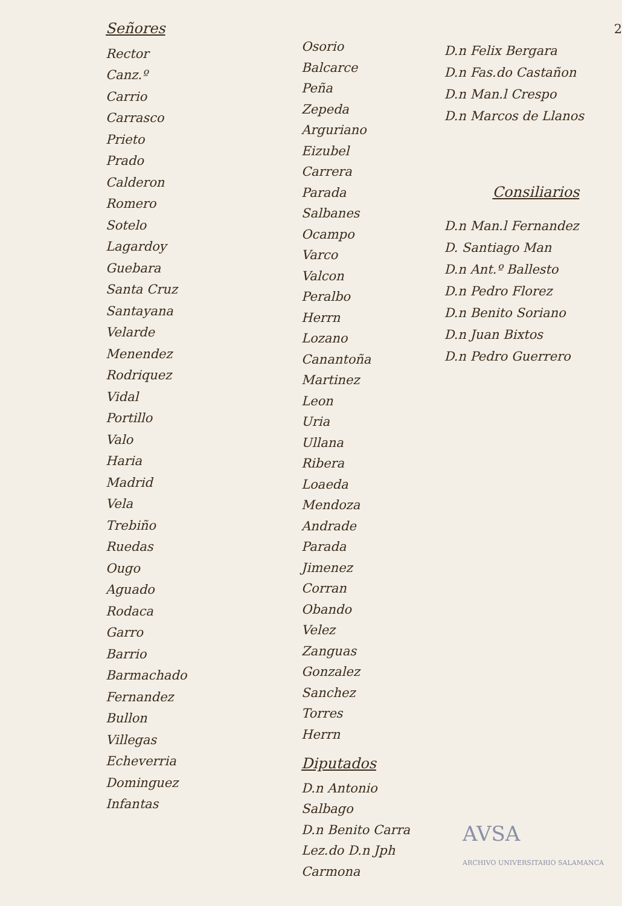Señores
Rector
Canz.º
Carrio
Carrasco
Prieto
Prado
Calderon
Romero
Sotelo
Lagardoy
Guebara
Santa Cruz
Santayana
Velarde
Menendez
Rodriquez
Vidal
Portillo
Valo
Haria
Madrid
Vela
Trebiño
Ruedas
Ougo
Aguado
Rodaca
Garro
Barrio
Barmachado
Fernandez
Bullon
Villegas
Echeverria
Dominguez
Infantas
Osorio
Balcarce
Peña
Zepeda
Arguriano
Eizubel
Carrera
Parada
Salbanes
Ocampo
Varco
Valcon
Peralbo
Herrn
Lozano
Canantoña
Martinez
Leon
Uria
Ullana
Ribera
Loaeda
Mendoza
Andrade
Parada
Jimenez
Corran
Obando
Velez
Zanguas
Gonzalez
Sanchez
Torres
Herrn
Diputados
D.n Antonio Salbago
D.n Benito Carra
Lez.do D.n Jph Carmona
2
D.n Felix Bergara
D.n Fas.do Castañon
D.n Man.l Crespo
D.n Marcos de Llanos
Consiliarios
D.n Man.l Fernandez
D. Santiago Man
D.n Ant.º Ballesto
D.n Pedro Florez
D.n Benito Soriano
D.n Juan Bixtos
D.n Pedro Guerrero
AVSA
ARCHIVO UNIVERSITARIO SALAMANCA